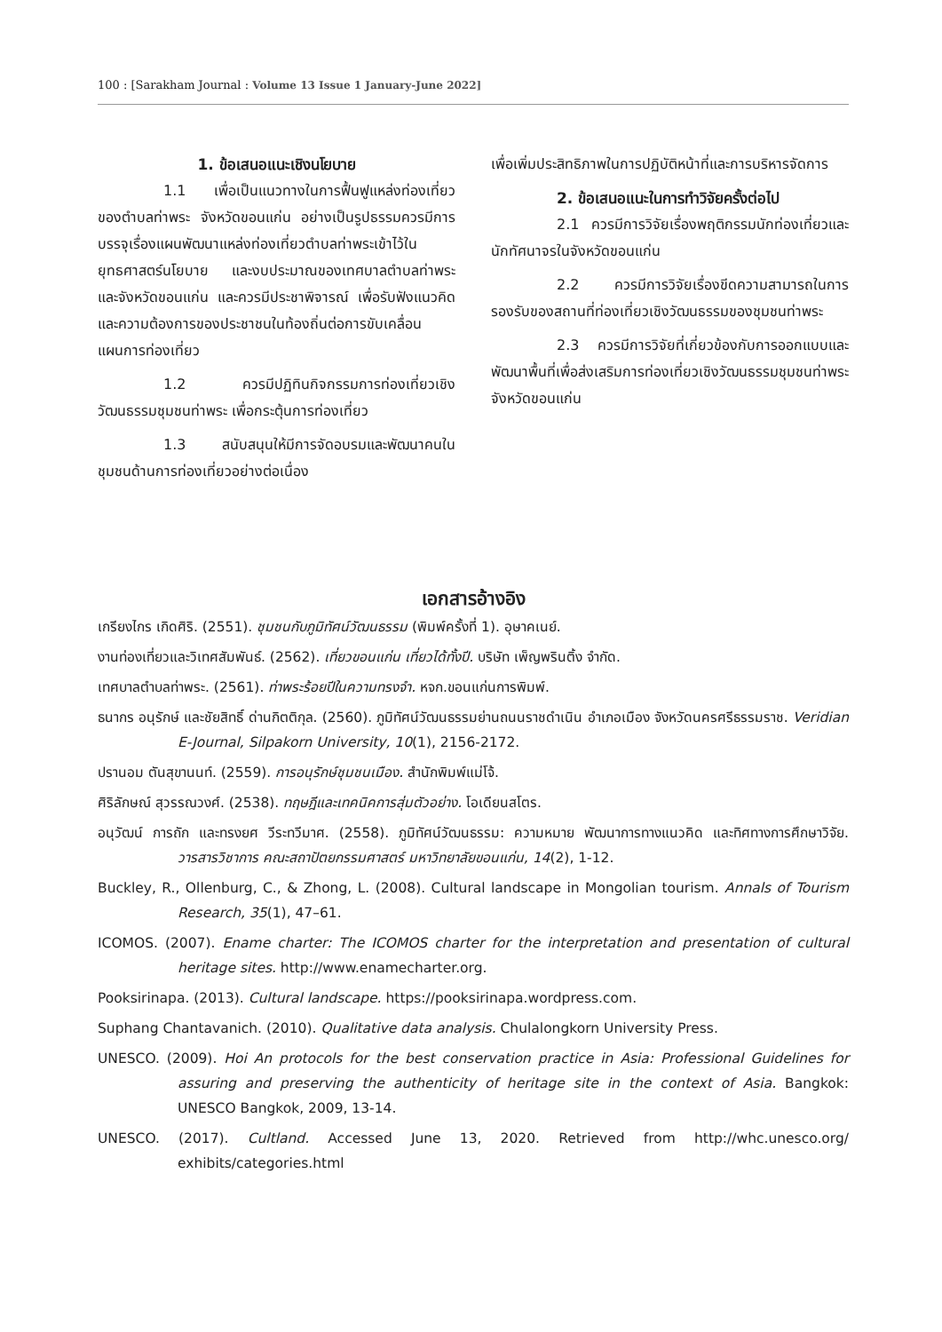100 : [Sarakham Journal : Volume 13 Issue 1 January-June 2022]
1. ข้อเสนอแนะเชิงนโยบาย
1.1 เพื่อเป็นแนวทางในการฟื้นฟูแหล่งท่องเที่ยวของตำบลท่าพระ จังหวัดขอนแก่น อย่างเป็นรูปธรรมควรมีการบรรจุเรื่องแผนพัฒนาแหล่งท่องเที่ยวตำบลท่าพระเข้าไว้ในยุทธศาสตร์นโยบาย และงบประมาณของเทศบาลตำบลท่าพระและจังหวัดขอนแก่น และควรมีประชาพิจารณ์ เพื่อรับฟังแนวคิดและความต้องการของประชาชนในท้องถิ่นต่อการขับเคลื่อนแผนการท่องเที่ยว
1.2 ควรมีปฏิทินกิจกรรมการท่องเที่ยวเชิงวัฒนธรรมชุมชนท่าพระ เพื่อกระตุ้นการท่องเที่ยว
1.3 สนับสนุนให้มีการจัดอบรมและพัฒนาคนในชุมชนด้านการท่องเที่ยวอย่างต่อเนื่อง
เพื่อเพิ่มประสิทธิภาพในการปฏิบัติหน้าที่และการบริหารจัดการ
2. ข้อเสนอแนะในการทำวิจัยครั้งต่อไป
2.1 ควรมีการวิจัยเรื่องพฤติกรรมนักท่องเที่ยวและนักทัศนาจรในจังหวัดขอนแก่น
2.2 ควรมีการวิจัยเรื่องขีดความสามารถในการรองรับของสถานที่ท่องเที่ยวเชิงวัฒนธรรมของชุมชนท่าพระ
2.3 ควรมีการวิจัยที่เกี่ยวข้องกับการออกแบบและพัฒนาพื้นที่เพื่อส่งเสริมการท่องเที่ยวเชิงวัฒนธรรมชุมชนท่าพระ จังหวัดขอนแก่น
เอกสารอ้างอิง
เกรียงไกร เกิดศิริ. (2551). ชุมชนกับภูมิทัศน์วัฒนธรรม (พิมพ์ครั้งที่ 1). อุษาคเนย์.
งานท่องเที่ยวและวิเทศสัมพันธ์. (2562). เที่ยวขอนแก่น เที่ยวได้ทั้งปี. บริษัท เพ็ญพรินติ้ง จำกัด.
เทศบาลตำบลท่าพระ. (2561). ท่าพระร้อยปีในความทรงจำ. หจก.ขอนแก่นการพิมพ์.
ธนากร อนุรักษ์ และชัยสิทธิ์ ด่านกิตติกุล. (2560). ภูมิทัศน์วัฒนธรรมย่านถนนราชดำเนิน อำเภอเมือง จังหวัดนครศรีธรรมราช. Veridian E-Journal, Silpakorn University, 10(1), 2156-2172.
ปรานอม ตันสุขานนท์. (2559). การอนุรักษ์ชุมชนเมือง. สำนักพิมพ์แม่โจ้.
ศิริลักษณ์ สุวรรณวงศ์. (2538). ทฤษฎีและเทคนิคการสุ่มตัวอย่าง. โอเดียนสโตร.
อนุวัฒน์ การถัก และทรงยศ วีระทวีมาศ. (2558). ภูมิทัศน์วัฒนธรรม: ความหมาย พัฒนาการทางแนวคิด และทิศทางการศึกษาวิจัย. วารสารวิชาการ คณะสถาปัตยกรรมศาสตร์ มหาวิทยาลัยขอนแก่น, 14(2), 1-12.
Buckley, R., Ollenburg, C., & Zhong, L. (2008). Cultural landscape in Mongolian tourism. Annals of Tourism Research, 35(1), 47–61.
ICOMOS. (2007). Ename charter: The ICOMOS charter for the interpretation and presentation of cultural heritage sites. http://www.enamecharter.org.
Pooksirinapa. (2013). Cultural landscape. https://pooksirinapa.wordpress.com.
Suphang Chantavanich. (2010). Qualitative data analysis. Chulalongkorn University Press.
UNESCO. (2009). Hoi An protocols for the best conservation practice in Asia: Professional Guidelines for assuring and preserving the authenticity of heritage site in the context of Asia. Bangkok: UNESCO Bangkok, 2009, 13-14.
UNESCO. (2017). Cultland. Accessed June 13, 2020. Retrieved from http://whc.unesco.org/ exhibits/categories.html